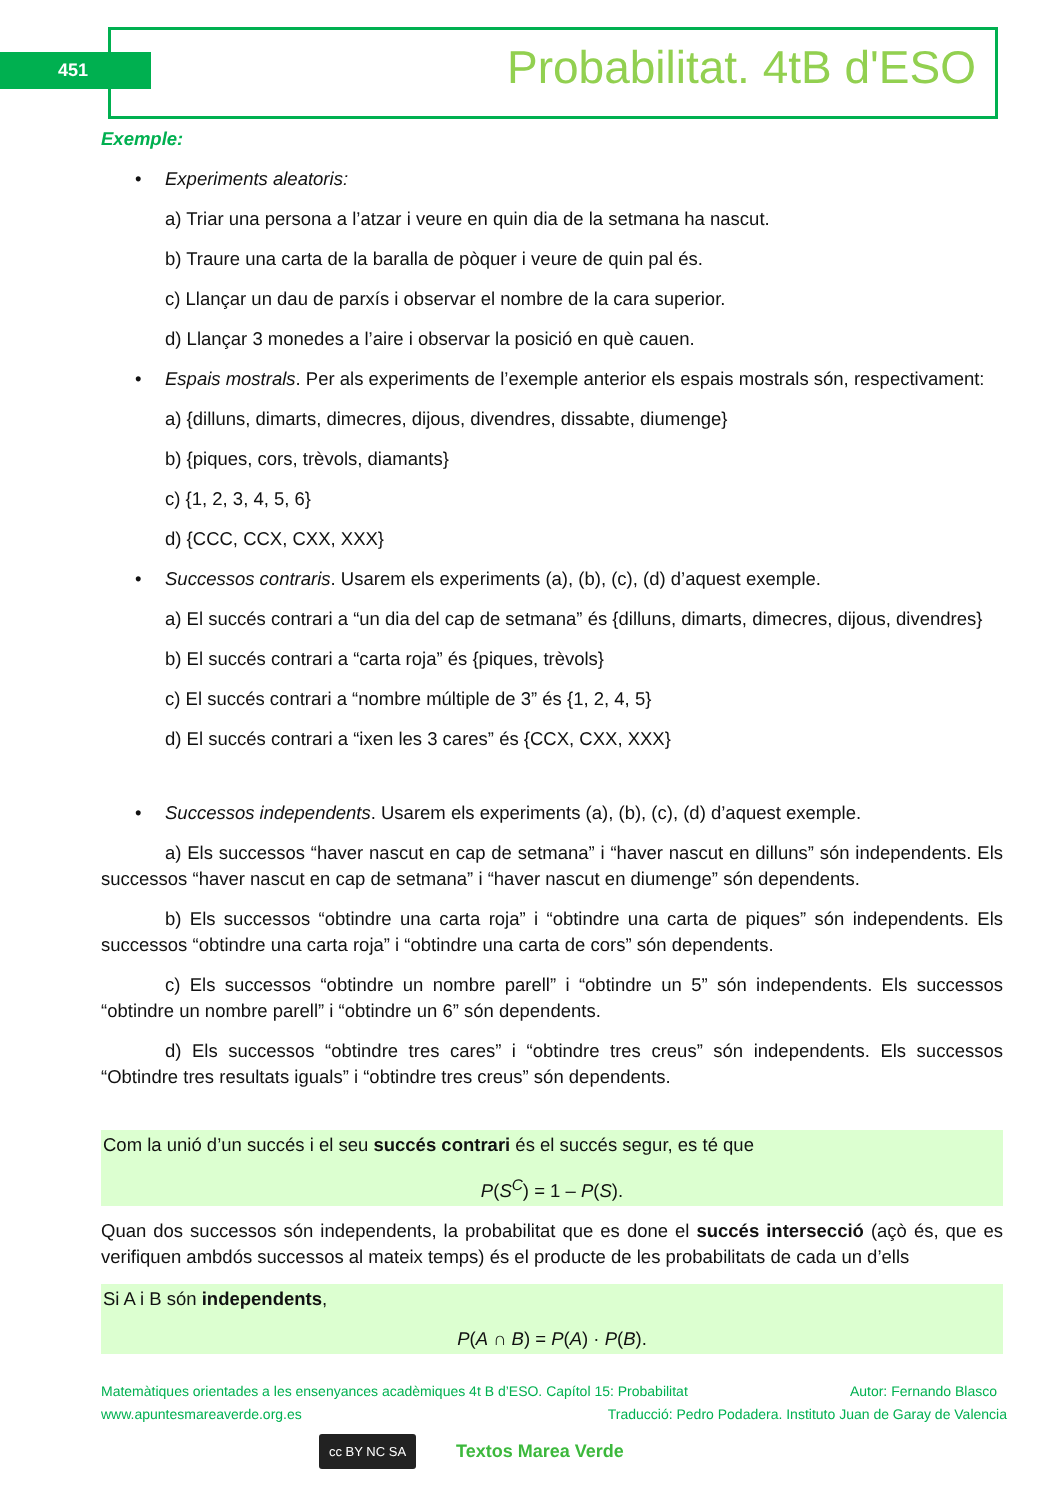451 Probabilitat. 4tB d'ESO
Exemple:
• Experiments aleatoris:
a) Triar una persona a l’atzar i veure en quin dia de la setmana ha nascut.
b) Traure una carta de la baralla de pòquer i veure de quin pal és.
c) Llançar un dau de parxís i observar el nombre de la cara superior.
d) Llançar 3 monedes a l’aire i observar la posició en què cauen.
• Espais mostrals. Per als experiments de l’exemple anterior els espais mostrals són, respectivament:
a) {dilluns, dimarts, dimecres, dijous, divendres, dissabte, diumenge}
b) {piques, cors, trèvols, diamants}
c) {1, 2, 3, 4, 5, 6}
d) {CCC, CCX, CXX, XXX}
• Successos contraris. Usarem els experiments (a), (b), (c), (d) d’aquest exemple.
a) El succés contrari a “un dia del cap de setmana” és {dilluns, dimarts, dimecres, dijous, divendres}
b) El succés contrari a “carta roja” és {piques, trèvols}
c) El succés contrari a “nombre múltiple de 3” és {1, 2, 4, 5}
d) El succés contrari a “ixen les 3 cares” és {CCX, CXX, XXX}
• Successos independents. Usarem els experiments (a), (b), (c), (d) d’aquest exemple.
a) Els successos “haver nascut en cap de setmana” i “haver nascut en dilluns” són independents. Els successos “haver nascut en cap de setmana” i “haver nascut en diumenge” són dependents.
b) Els successos “obtindre una carta roja” i “obtindre una carta de piques” són independents. Els successos “obtindre una carta roja” i “obtindre una carta de cors” són dependents.
c) Els successos “obtindre un nombre parell” i “obtindre un 5” són independents. Els successos “obtindre un nombre parell” i “obtindre un 6” són dependents.
d) Els successos “obtindre tres cares” i “obtindre tres creus” són independents. Els successos “Obtindre tres resultats iguals” i “obtindre tres creus” són dependents.
Com la unió d’un succés i el seu succés contrari és el succés segur, es té que
P(S<sup>C</sup>) = 1 – P(S).
Quan dos successos són independents, la probabilitat que es done el succés intersecció (açò és, que es verifiquen ambdós successos al mateix temps) és el producte de les probabilitats de cada un d’ells
Si A i B són independents,
P(A ∩ B) = P(A) · P(B).
Matemàtiques orientades a les ensenyances acadèmiques 4t B d’ESO. Capítol 15: Probabilitat Autor: Fernando Blasco
www.apuntesmareaverde.org.es Traducció: Pedro Podadera. Instituto Juan de Garay de Valencia
cc BY NC SA Textos Marea Verde